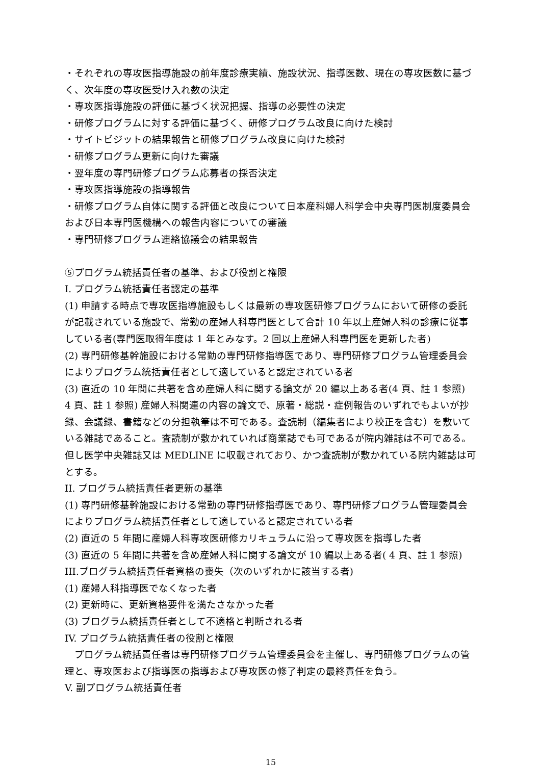・それぞれの専攻医指導施設の前年度診療実績、施設状況、指導医数、現在の専攻医数に基づく、次年度の専攻医受け入れ数の決定
・専攻医指導施設の評価に基づく状況把握、指導の必要性の決定
・研修プログラムに対する評価に基づく、研修プログラム改良に向けた検討
・サイトビジットの結果報告と研修プログラム改良に向けた検討
・研修プログラム更新に向けた審議
・翌年度の専門研修プログラム応募者の採否決定
・専攻医指導施設の指導報告
・研修プログラム自体に関する評価と改良について日本産科婦人科学会中央専門医制度委員会および日本専門医機構への報告内容についての審議
・専門研修プログラム連絡協議会の結果報告
⑤プログラム統括責任者の基準、および役割と権限
I. プログラム統括責任者認定の基準
(1) 申請する時点で専攻医指導施設もしくは最新の専攻医研修プログラムにおいて研修の委託が記載されている施設で、常勤の産婦人科専門医として合計 10 年以上産婦人科の診療に従事している者(専門医取得年度は 1 年とみなす。2 回以上産婦人科専門医を更新した者)
(2) 専門研修基幹施設における常勤の専門研修指導医であり、専門研修プログラム管理委員会によりプログラム統括責任者として適していると認定されている者
(3) 直近の 10 年間に共著を含め産婦人科に関する論文が 20 編以上ある者(4 頁、註 1 参照)
4 頁、註 1 参照) 産婦人科関連の内容の論文で、原著・総説・症例報告のいずれでもよいが抄録、会議録、書籍などの分担執筆は不可である。査読制（編集者により校正を含む）を敷いている雑誌であること。査読制が敷かれていれば商業誌でも可であるが院内雑誌は不可である。但し医学中央雑誌又は MEDLINE に収載されており、かつ査読制が敷かれている院内雑誌は可とする。
II. プログラム統括責任者更新の基準
(1) 専門研修基幹施設における常勤の専門研修指導医であり、専門研修プログラム管理委員会によりプログラム統括責任者として適していると認定されている者
(2) 直近の 5 年間に産婦人科専攻医研修カリキュラムに沿って専攻医を指導した者
(3) 直近の 5 年間に共著を含め産婦人科に関する論文が 10 編以上ある者( 4 頁、註 1 参照)
III.プログラム統括責任者資格の喪失（次のいずれかに該当する者)
(1) 産婦人科指導医でなくなった者
(2) 更新時に、更新資格要件を満たさなかった者
(3) プログラム統括責任者として不適格と判断される者
IV. プログラム統括責任者の役割と権限
　プログラム統括責任者は専門研修プログラム管理委員会を主催し、専門研修プログラムの管理と、専攻医および指導医の指導および専攻医の修了判定の最終責任を負う。
V. 副プログラム統括責任者
15